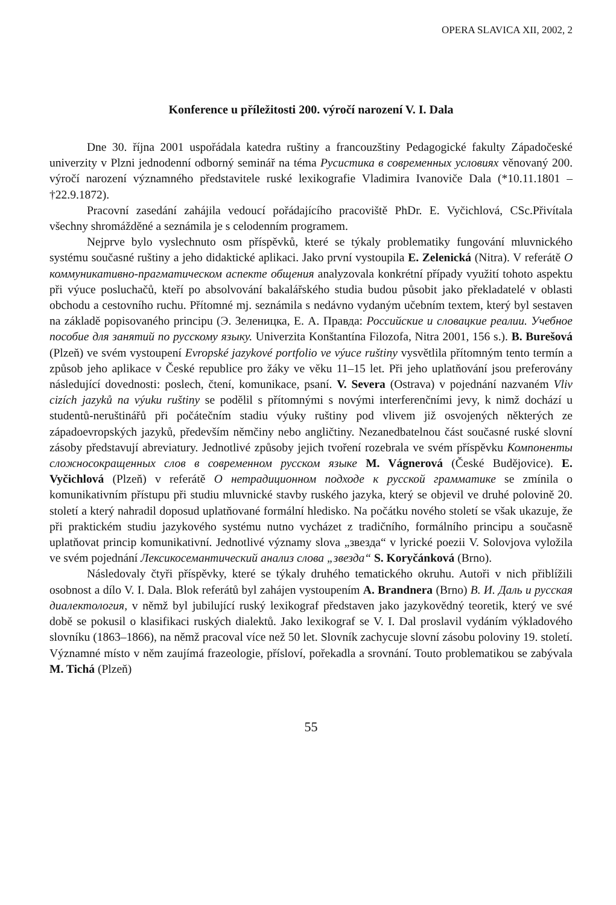OPERA SLAVICA XII, 2002, 2
Konference u příležitosti 200. výročí narození V. I. Dala
Dne 30. října 2001 uspořádala katedra ruštiny a francouzštiny Pedagogické fakulty Západočeské univerzity v Plzni jednodenní odborný seminář na téma Русистика в современных условиях věnovaný 200. výročí narození významného představitele ruské lexikografie Vladimira Ivanoviče Dala (*10.11.1801 – †22.9.1872).
Pracovní zasedání zahájila vedoucí pořádajícího pracoviště PhDr. E. Vyčichlová, CSc.Přivítala všechny shromážděné a seznámila je s celodenním programem.
Nejprve bylo vyslechnuto osm příspěvků, které se týkaly problematiky fungování mluvnického systému současné ruštiny a jeho didaktické aplikaci. Jako první vystoupila E. Zelenická (Nitra). V referátě О коммуникативно-прагматическом аспекте общения analyzovala konkrétní případy využití tohoto aspektu při výuce posluchačů, kteří po absolvování bakalářského studia budou působit jako překladatelé v oblasti obchodu a cestovního ruchu. Přítomné mj. seznámila s nedávno vydaným učebním textem, který byl sestaven na základě popisovaného principu (Э. Зеленицка, Е. А. Правда: Российские и словацкие реалии. Учебное пособие для занятий по русскому языку. Univerzita Konštantína Filozofa, Nitra 2001, 156 s.). B. Burešová (Plzeň) ve svém vystoupení Evropské jazykové portfolio ve výuce ruštiny vysvětlila přítomným tento termín a způsob jeho aplikace v České republice pro žáky ve věku 11–15 let. Při jeho uplatňování jsou preferovány následující dovednosti: poslech, čtení, komunikace, psaní. V. Severa (Ostrava) v pojednání nazvaném Vliv cizích jazyků na výuku ruštiny se podělil s přítomnými s novými interferenčními jevy, k nimž dochází u studentů-neruštinářů při počátečním stadiu výuky ruštiny pod vlivem již osvojených některých ze západoevropských jazyků, především němčiny nebo angličtiny. Nezanedbatelnou část současné ruské slovní zásoby představují abreviatury. Jednotlivé způsoby jejich tvoření rozebrala ve svém příspěvku Компоненты сложносокращенных слов в современном русском языке M. Vágnerová (České Budějovice). E. Vyčichlová (Plzeň) v referátě О нетрадиционном подходе к русской грамматике se zmínila o komunikativním přístupu při studiu mluvnické stavby ruského jazyka, který se objevil ve druhé polovině 20. století a který nahradil doposud uplatňované formální hledisko. Na počátku nového století se však ukazuje, že při praktickém studiu jazykového systému nutno vycházet z tradičního, formálního principu a současně uplatňovat princip komunikativní. Jednotlivé významy slova „звезда“ v lyrické poezii V. Solovjova vyložila ve svém pojednání Лексикосемантический анализ слова „звезда“ S. Koryčánková (Brno).
Následovaly čtyři příspěvky, které se týkaly druhého tematického okruhu. Autoři v nich přiblížili osobnost a dílo V. I. Dala. Blok referátů byl zahájen vystoupením A. Brandnera (Brno) В. И. Даль и русская диалектология, v němž byl jubilující ruský lexikograf představen jako jazykovědný teoretik, který ve své době se pokusil o klasifikaci ruských dialektů. Jako lexikograf se V. I. Dal proslavil vydáním výkladového slovníku (1863–1866), na němž pracoval více než 50 let. Slovník zachycuje slovní zásobu poloviny 19. století. Významné místo v něm zaujímá frazeologie, přísloví, pořekadla a srovnání. Touto problematikou se zabývala M. Tichá (Plzeň)
55